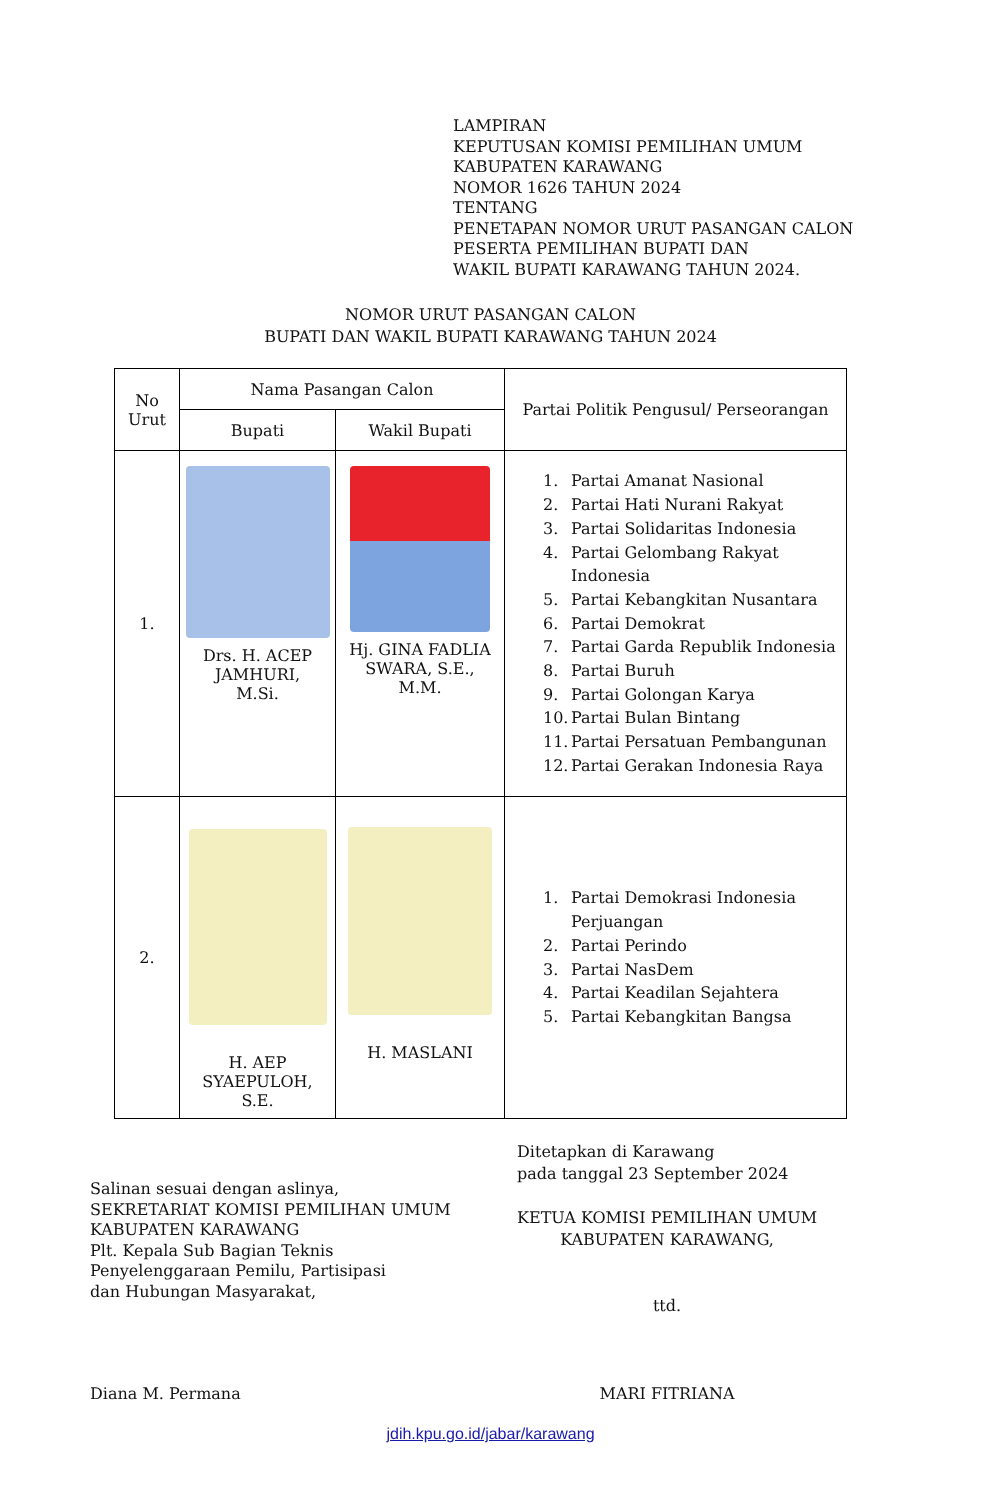LAMPIRAN
KEPUTUSAN KOMISI PEMILIHAN UMUM
KABUPATEN KARAWANG
NOMOR 1626 TAHUN 2024
TENTANG
PENETAPAN NOMOR URUT PASANGAN CALON
PESERTA PEMILIHAN BUPATI DAN
WAKIL BUPATI KARAWANG TAHUN 2024.
NOMOR URUT PASANGAN CALON
BUPATI DAN WAKIL BUPATI KARAWANG TAHUN 2024
| No Urut | Nama Pasangan Calon | | Partai Politik Pengusul/ Perseorangan |
| --- | --- | --- | --- |
| | Bupati | Wakil Bupati | |
| 1. | Drs. H. ACEP JAMHURI, M.Si. | Hj. GINA FADLIA SWARA, S.E., M.M. | 1. Partai Amanat Nasional 2. Partai Hati Nurani Rakyat 3. Partai Solidaritas Indonesia 4. Partai Gelombang Rakyat Indonesia 5. Partai Kebangkitan Nusantara 6. Partai Demokrat 7. Partai Garda Republik Indonesia 8. Partai Buruh 9. Partai Golongan Karya 10. Partai Bulan Bintang 11. Partai Persatuan Pembangunan 12. Partai Gerakan Indonesia Raya |
| 2. | H. AEP SYAEPULOH, S.E. | H. MASLANI | 1. Partai Demokrasi Indonesia Perjuangan 2. Partai Perindo 3. Partai NasDem 4. Partai Keadilan Sejahtera 5. Partai Kebangkitan Bangsa |
Salinan sesuai dengan aslinya,
SEKRETARIAT KOMISI PEMILIHAN UMUM
KABUPATEN KARAWANG
Plt. Kepala Sub Bagian Teknis
Penyelenggaraan Pemilu, Partisipasi
dan Hubungan Masyarakat,
Diana M. Permana
Ditetapkan di Karawang
pada tanggal 23 September 2024
KETUA KOMISI PEMILIHAN UMUM
KABUPATEN KARAWANG,
ttd.
MARI FITRIANA
jdih.kpu.go.id/jabar/karawang